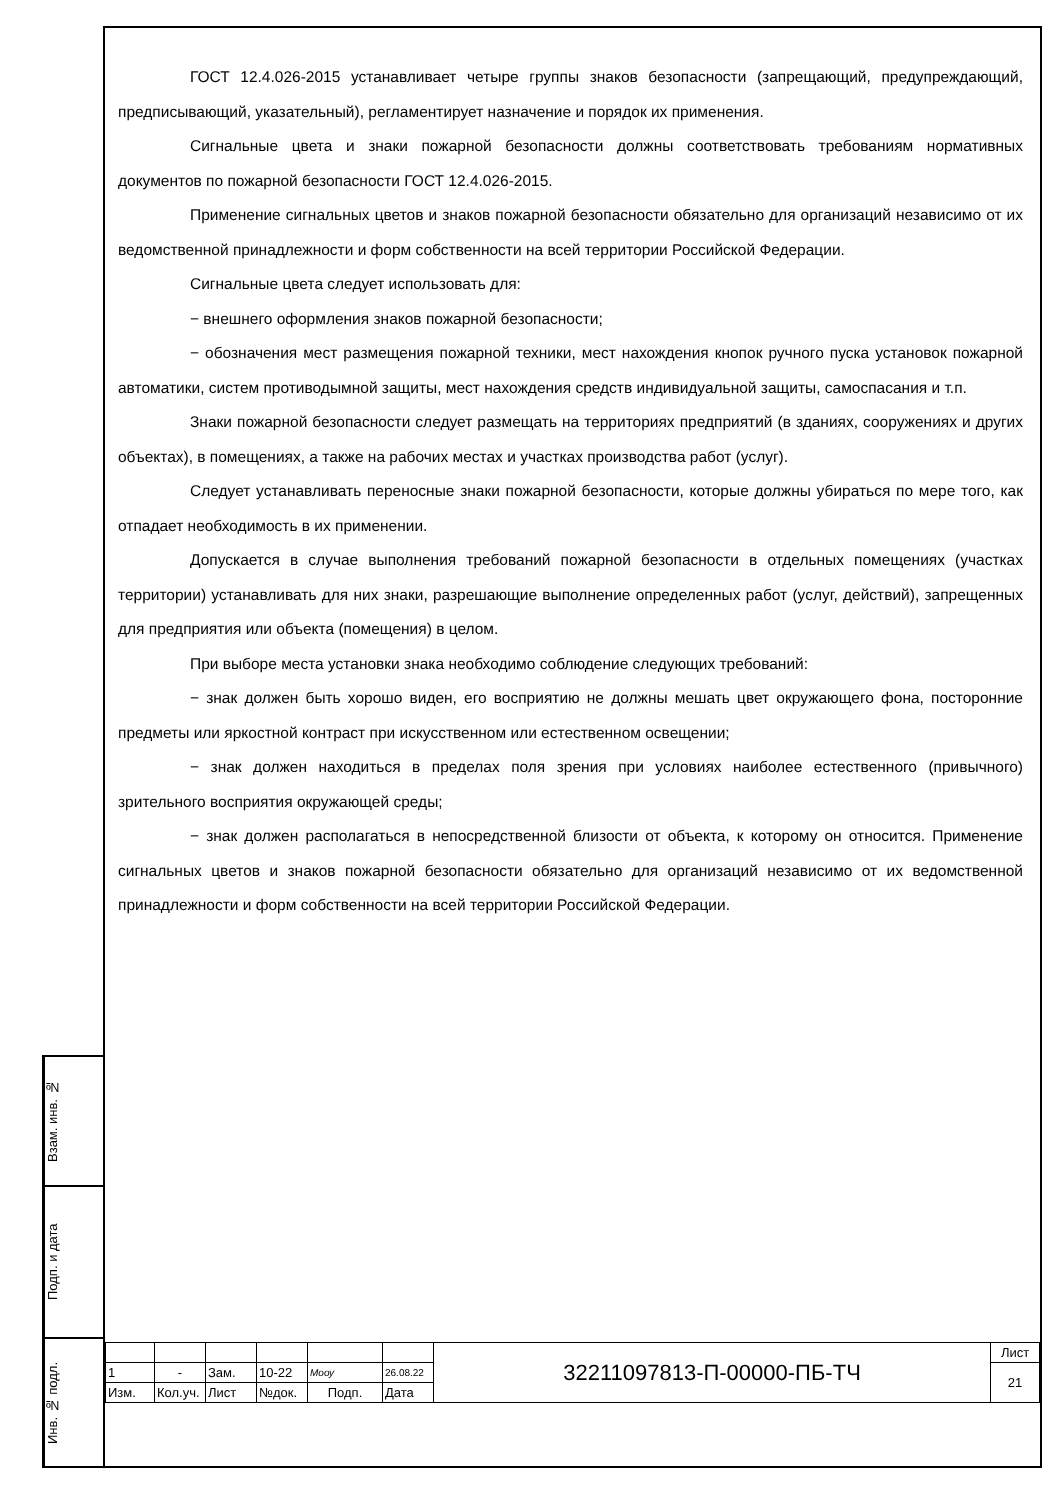Взам. инв. №
Подп. и дата
Инв. № подл.
ГОСТ 12.4.026-2015 устанавливает четыре группы знаков безопасности (запрещающий, предупреждающий, предписывающий, указательный), регламентирует назначение и порядок их применения.
Сигнальные цвета и знаки пожарной безопасности должны соответствовать требованиям нормативных документов по пожарной безопасности ГОСТ 12.4.026-2015.
Применение сигнальных цветов и знаков пожарной безопасности обязательно для организаций независимо от их ведомственной принадлежности и форм собственности на всей территории Российской Федерации.
Сигнальные цвета следует использовать для:
− внешнего оформления знаков пожарной безопасности;
− обозначения мест размещения пожарной техники, мест нахождения кнопок ручного пуска установок пожарной автоматики, систем противодымной защиты, мест нахождения средств индивидуальной защиты, самоспасания и т.п.
Знаки пожарной безопасности следует размещать на территориях предприятий (в зданиях, сооружениях и других объектах), в помещениях, а также на рабочих местах и участках производства работ (услуг).
Следует устанавливать переносные знаки пожарной безопасности, которые должны убираться по мере того, как отпадает необходимость в их применении.
Допускается в случае выполнения требований пожарной безопасности в отдельных помещениях (участках территории) устанавливать для них знаки, разрешающие выполнение определенных работ (услуг, действий), запрещенных для предприятия или объекта (помещения) в целом.
При выборе места установки знака необходимо соблюдение следующих требований:
− знак должен быть хорошо виден, его восприятию не должны мешать цвет окружающего фона, посторонние предметы или яркостной контраст при искусственном или естественном освещении;
− знак должен находиться в пределах поля зрения при условиях наиболее естественного (привычного) зрительного восприятия окружающей среды;
− знак должен располагаться в непосредственной близости от объекта, к которому он относится. Применение сигнальных цветов и знаков пожарной безопасности обязательно для организаций независимо от их ведомственной принадлежности и форм собственности на всей территории Российской Федерации.
| | | | | | | 32211097813-П-00000-ПБ-ТЧ | Лист |
| 1 | - | Зам. | 10-22 | Мооу | 26.08.22 | | 21 |
| Изм. | Кол.уч. | Лист | №док. | Подп. | Дата | | |